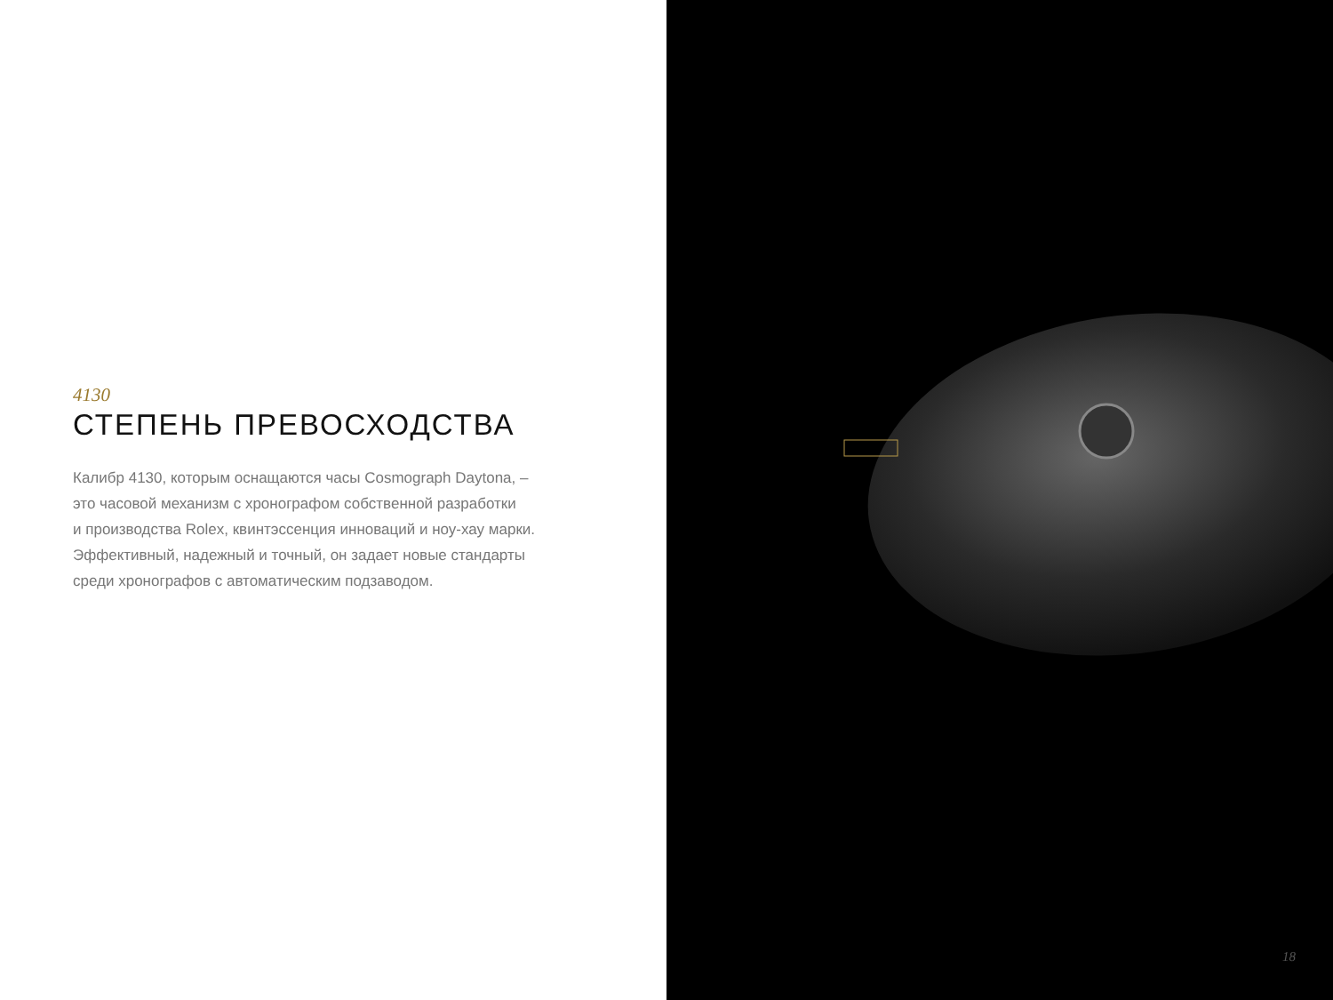4130
СТЕПЕНЬ ПРЕВОСХОДСТВА
Калибр 4130, которым оснащаются часы Cosmograph Daytona, –
это часовой механизм с хронографом собственной разработки
и производства Rolex, квинтэссенция инноваций и ноу-хау марки.
Эффективный, надежный и точный, он задает новые стандарты
среди хронографов с автоматическим подзаводом.
18